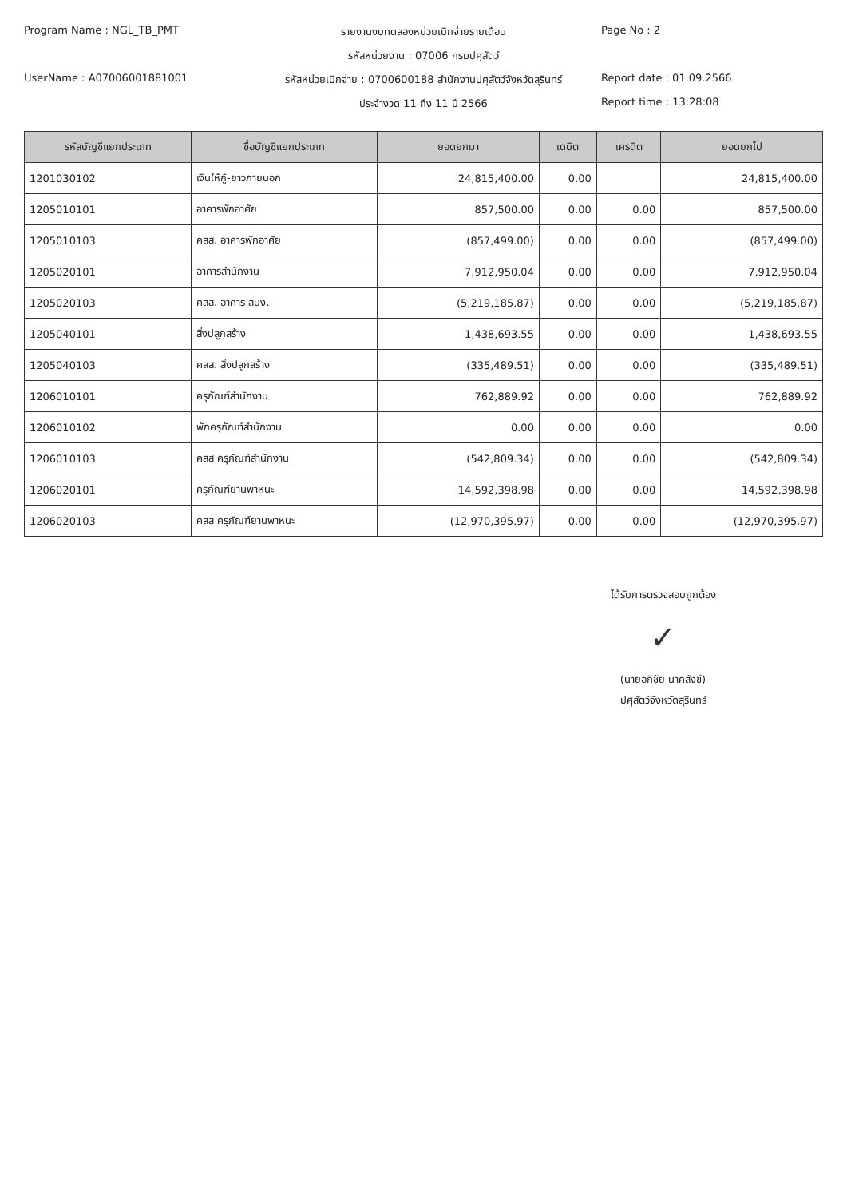Program Name : NGL_TB_PMT
รายงานงบทดลองหน่วยเบิกจ่ายรายเดือน
Page No : 2
รหัสหน่วยงาน : 07006 กรมปศุสัตว์
UserName : A07006001881001
รหัสหน่วยเบิกจ่าย : 0700600188 สำนักงานปศุสัตว์จังหวัดสุรินทร์
Report date : 01.09.2566
ประจำงวด 11 ถึง 11 ปี 2566
Report time : 13:28:08
| รหัสบัญชีแยกประเภท | ชื่อบัญชีแยกประเภท | ยอดยกมา | เดบิต | เครดิต | ยอดยกไป |
| --- | --- | --- | --- | --- | --- |
| 1201030102 | เงินให้กู้-ยาวภายนอก | 24,815,400.00 | 0.00 | | 24,815,400.00 |
| 1205010101 | อาคารพักอาศัย | 857,500.00 | 0.00 | 0.00 | 857,500.00 |
| 1205010103 | คสส. อาคารพักอาศัย | (857,499.00) | 0.00 | 0.00 | (857,499.00) |
| 1205020101 | อาคารสำนักงาน | 7,912,950.04 | 0.00 | 0.00 | 7,912,950.04 |
| 1205020103 | คสส. อาคาร สนง. | (5,219,185.87) | 0.00 | 0.00 | (5,219,185.87) |
| 1205040101 | สิ่งปลูกสร้าง | 1,438,693.55 | 0.00 | 0.00 | 1,438,693.55 |
| 1205040103 | คสส. สิ่งปลูกสร้าง | (335,489.51) | 0.00 | 0.00 | (335,489.51) |
| 1206010101 | ครุภัณฑ์สำนักงาน | 762,889.92 | 0.00 | 0.00 | 762,889.92 |
| 1206010102 | พักครุภัณฑ์สำนักงาน | 0.00 | 0.00 | 0.00 | 0.00 |
| 1206010103 | คสส ครุภัณฑ์สำนักงาน | (542,809.34) | 0.00 | 0.00 | (542,809.34) |
| 1206020101 | ครุภัณฑ์ยานพาหนะ | 14,592,398.98 | 0.00 | 0.00 | 14,592,398.98 |
| 1206020103 | คสส ครุภัณฑ์ยานพาหนะ | (12,970,395.97) | 0.00 | 0.00 | (12,970,395.97) |
ได้รับการตรวจสอบถูกต้อง
✓
(นายอภิชัย นาคสังข์)
ปศุสัตว์จังหวัดสุรินทร์